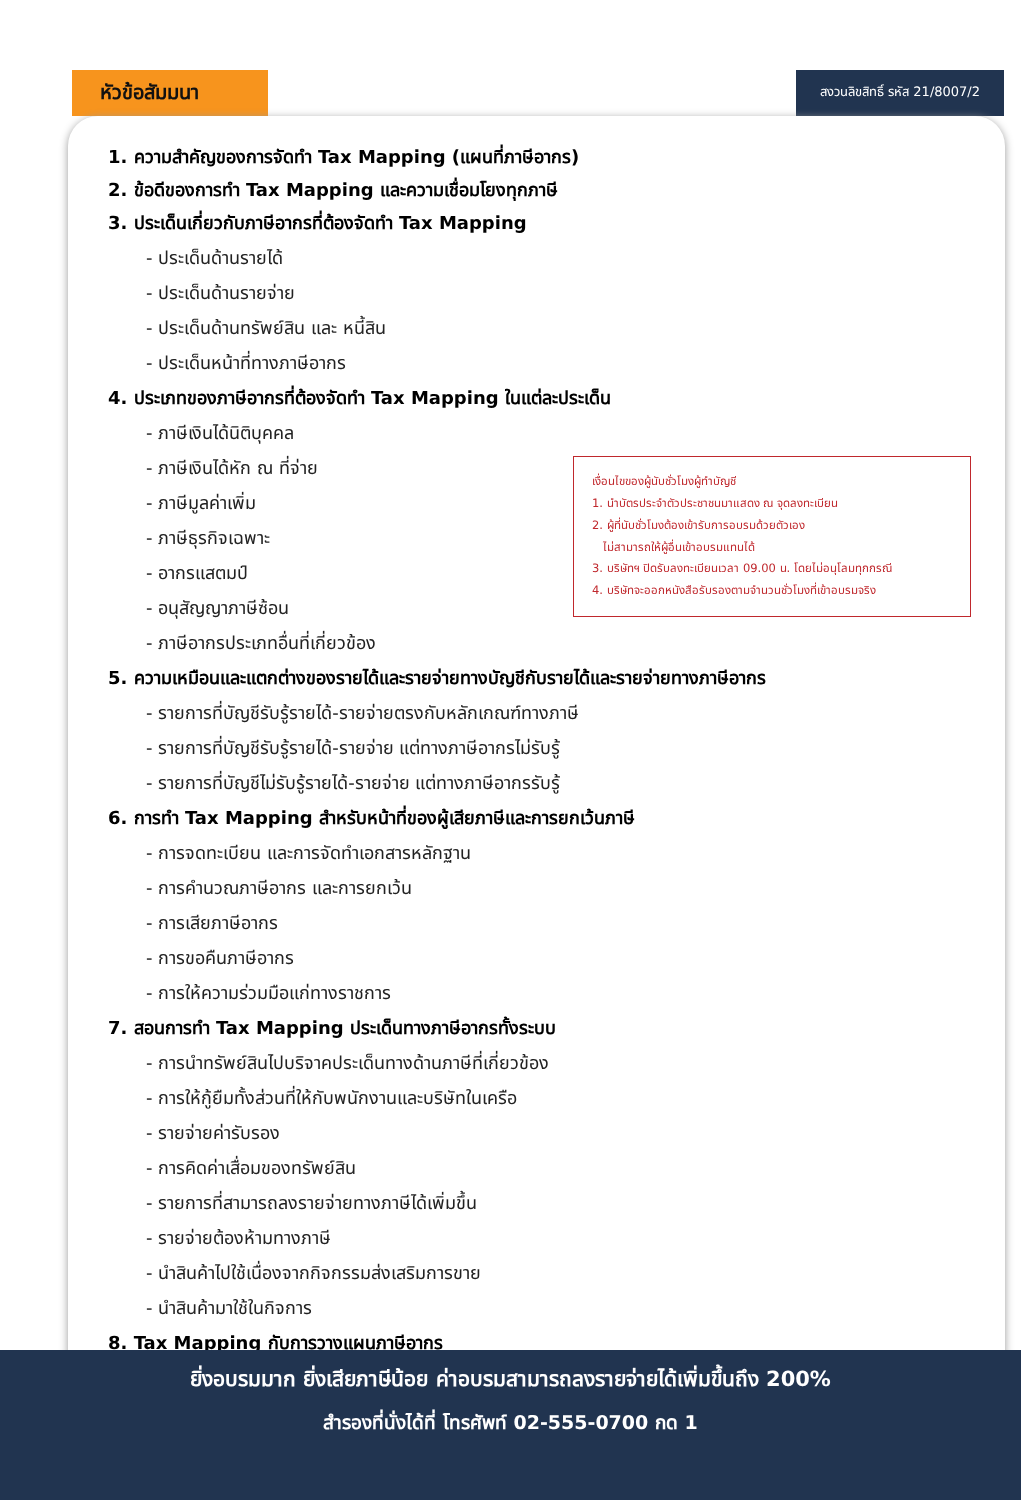หัวข้อสัมมนา
สงวนลิขสิทธิ์ รหัส 21/8007/2
1. ความสำคัญของการจัดทำ Tax Mapping (แผนที่ภาษีอากร)
2. ข้อดีของการทำ Tax Mapping และความเชื่อมโยงทุกภาษี
3. ประเด็นเกี่ยวกับภาษีอากรที่ต้องจัดทำ Tax Mapping
- ประเด็นด้านรายได้
- ประเด็นด้านรายจ่าย
- ประเด็นด้านทรัพย์สิน และ หนี้สิน
- ประเด็นหน้าที่ทางภาษีอากร
4. ประเภทของภาษีอากรที่ต้องจัดทำ Tax Mapping ในแต่ละประเด็น
- ภาษีเงินได้นิติบุคคล
- ภาษีเงินได้หัก ณ ที่จ่าย
- ภาษีมูลค่าเพิ่ม
- ภาษีธุรกิจเฉพาะ
- อากรแสตมป์
- อนุสัญญาภาษีซ้อน
- ภาษีอากรประเภทอื่นที่เกี่ยวข้อง
เงื่อนไขของผู้นับชั่วโมงผู้ทำบัญชี
1. นำบัตรประจำตัวประชาชนมาแสดง ณ จุดลงทะเบียน
2. ผู้ที่นับชั่วโมงต้องเข้ารับการอบรมด้วยตัวเอง
ไม่สามารถให้ผู้อื่นเข้าอบรมแทนได้
3. บริษัทฯ ปิดรับลงทะเบียนเวลา 09.00 น. โดยไม่อนุโลมทุกกรณี
4. บริษัทจะออกหนังสือรับรองตามจำนวนชั่วโมงที่เข้าอบรมจริง
5. ความเหมือนและแตกต่างของรายได้และรายจ่ายทางบัญชีกับรายได้และรายจ่ายทางภาษีอากร
- รายการที่บัญชีรับรู้รายได้-รายจ่ายตรงกับหลักเกณฑ์ทางภาษี
- รายการที่บัญชีรับรู้รายได้-รายจ่าย แต่ทางภาษีอากรไม่รับรู้
- รายการที่บัญชีไม่รับรู้รายได้-รายจ่าย แต่ทางภาษีอากรรับรู้
6. การทำ Tax Mapping สำหรับหน้าที่ของผู้เสียภาษีและการยกเว้นภาษี
- การจดทะเบียน และการจัดทำเอกสารหลักฐาน
- การคำนวณภาษีอากร และการยกเว้น
- การเสียภาษีอากร
- การขอคืนภาษีอากร
- การให้ความร่วมมือแก่ทางราชการ
7. สอนการทำ Tax Mapping ประเด็นทางภาษีอากรทั้งระบบ
- การนำทรัพย์สินไปบริจาคประเด็นทางด้านภาษีที่เกี่ยวข้อง
- การให้กู้ยืมทั้งส่วนที่ให้กับพนักงานและบริษัทในเครือ
- รายจ่ายค่ารับรอง
- การคิดค่าเสื่อมของทรัพย์สิน
- รายการที่สามารถลงรายจ่ายทางภาษีได้เพิ่มขึ้น
- รายจ่ายต้องห้ามทางภาษี
- นำสินค้าไปใช้เนื่องจากกิจกรรมส่งเสริมการขาย
- นำสินค้ามาใช้ในกิจการ
8. Tax Mapping กับการวางแผนภาษีอากร
ยิ่งอบรมมาก ยิ่งเสียภาษีน้อย ค่าอบรมสามารถลงรายจ่ายได้เพิ่มขึ้นถึง 200%
สำรองที่นั่งได้ที่ โทรศัพท์ 02-555-0700 กด 1